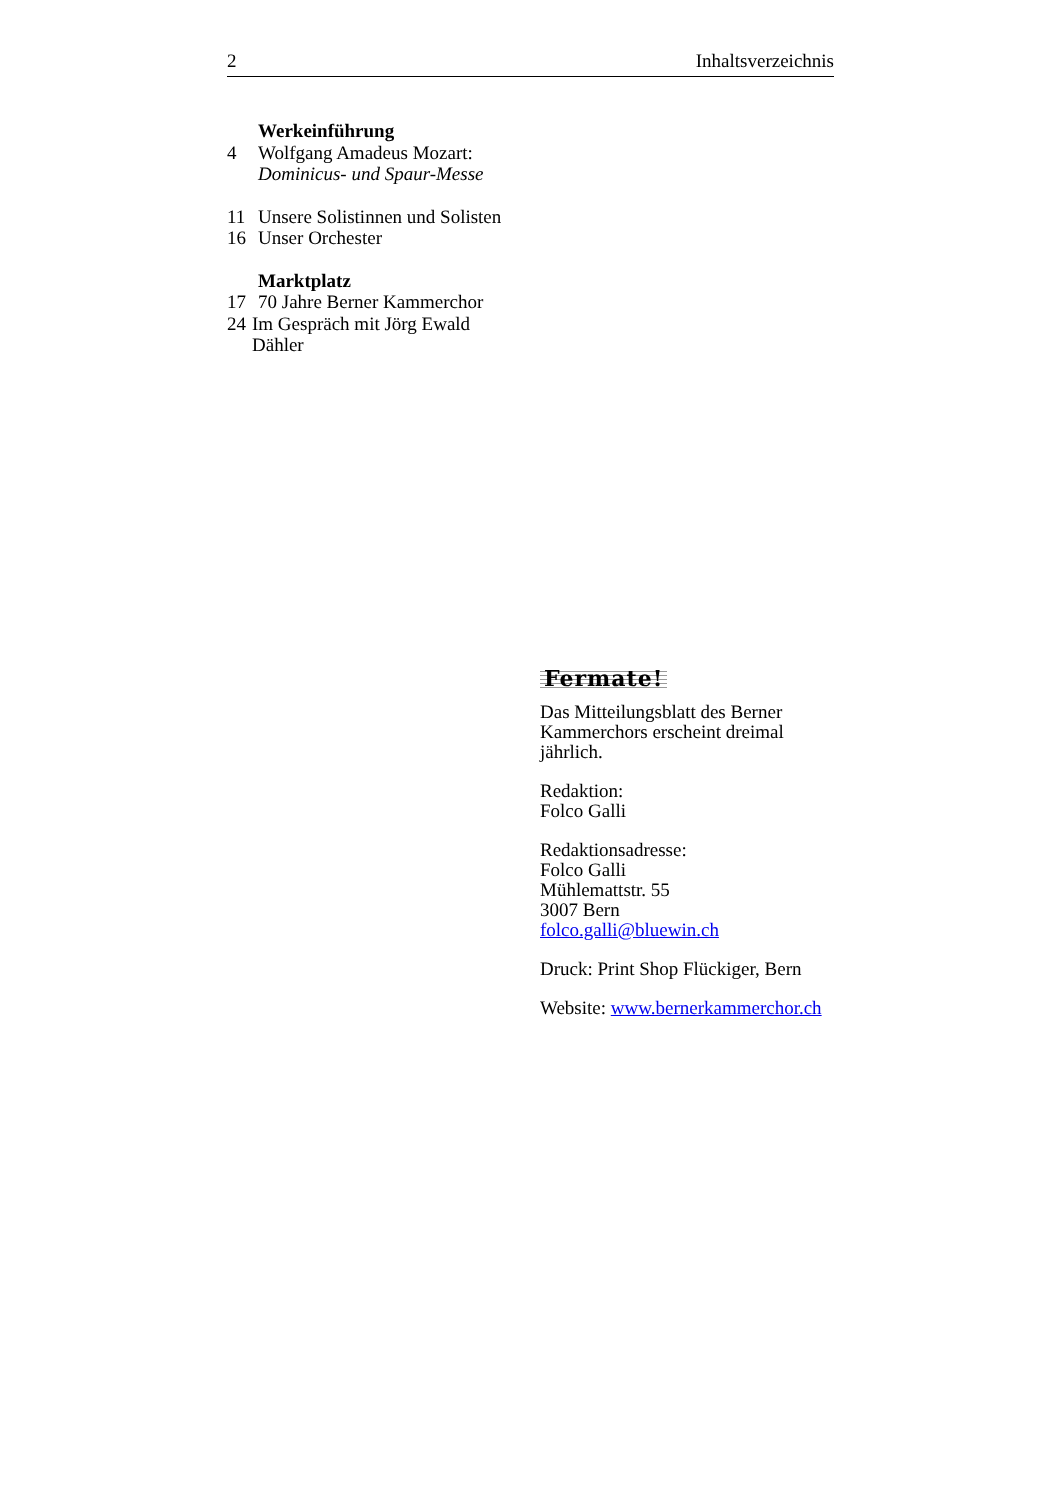2 Inhaltsverzeichnis
Werkeinführung
4 Wolfgang Amadeus Mozart:
Dominicus- und Spaur-Messe
11 Unsere Solistinnen und Solisten
16 Unser Orchester
Marktplatz
17 70 Jahre Berner Kammerchor
24 Im Gespräch mit Jörg Ewald
Dähler
Fermate!
Das Mitteilungsblatt des Berner
Kammerchors erscheint dreimal jährlich.
Redaktion:
Folco Galli
Redaktionsadresse:
Folco Galli
Mühlemattstr. 55
3007 Bern
folco.galli@bluewin.ch
Druck: Print Shop Flückiger, Bern
Website: www.bernerkammerchor.ch